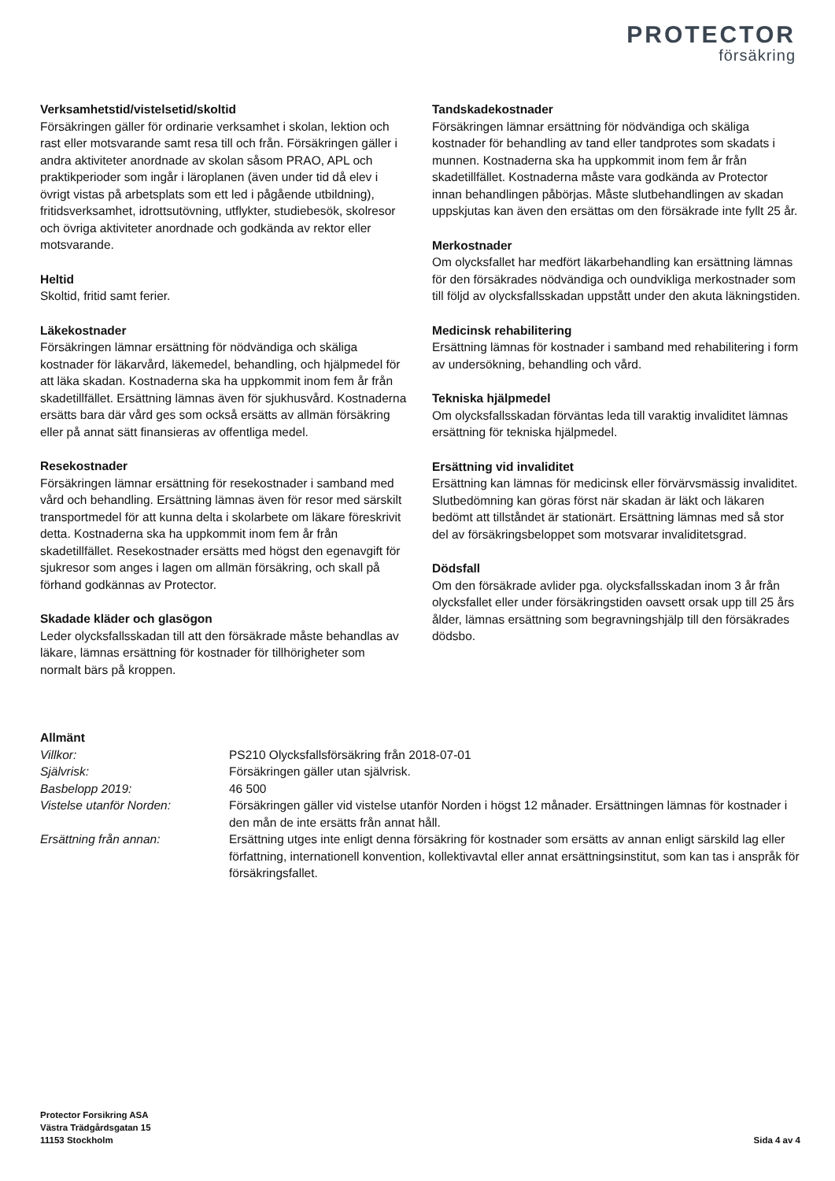PROTECTOR
försäkring
Verksamhetstid/vistelsetid/skoltid
Försäkringen gäller för ordinarie verksamhet i skolan, lektion och rast eller motsvarande samt resa till och från. Försäkringen gäller i andra aktiviteter anordnade av skolan såsom PRAO, APL och praktikperioder som ingår i läroplanen (även under tid då elev i övrigt vistas på arbetsplats som ett led i pågående utbildning), fritidsverksamhet, idrottsutövning, utflykter, studiebesök, skolresor och övriga aktiviteter anordnade och godkända av rektor eller motsvarande.
Heltid
Skoltid, fritid samt ferier.
Läkekostnader
Försäkringen lämnar ersättning för nödvändiga och skäliga kostnader för läkarvård, läkemedel, behandling, och hjälpmedel för att läka skadan. Kostnaderna ska ha uppkommit inom fem år från skadetillfället. Ersättning lämnas även för sjukhusvård. Kostnaderna ersätts bara där vård ges som också ersätts av allmän försäkring eller på annat sätt finansieras av offentliga medel.
Resekostnader
Försäkringen lämnar ersättning för resekostnader i samband med vård och behandling. Ersättning lämnas även för resor med särskilt transportmedel för att kunna delta i skolarbete om läkare föreskrivit detta. Kostnaderna ska ha uppkommit inom fem år från skadetillfället. Resekostnader ersätts med högst den egenavgift för sjukresor som anges i lagen om allmän försäkring, och skall på förhand godkännas av Protector.
Skadade kläder och glasögon
Leder olycksfallsskadan till att den försäkrade måste behandlas av läkare, lämnas ersättning för kostnader för tillhörigheter som normalt bärs på kroppen.
Tandskadekostnader
Försäkringen lämnar ersättning för nödvändiga och skäliga kostnader för behandling av tand eller tandprotes som skadats i munnen. Kostnaderna ska ha uppkommit inom fem år från skadetillfället. Kostnaderna måste vara godkända av Protector innan behandlingen påbörjas. Måste slutbehandlingen av skadan uppskjutas kan även den ersättas om den försäkrade inte fyllt 25 år.
Merkostnader
Om olycksfallet har medfört läkarbehandling kan ersättning lämnas för den försäkrades nödvändiga och oundvikliga merkostnader som till följd av olycksfallsskadan uppstått under den akuta läkningstiden.
Medicinsk rehabilitering
Ersättning lämnas för kostnader i samband med rehabilitering i form av undersökning, behandling och vård.
Tekniska hjälpmedel
Om olycksfallsskadan förväntas leda till varaktig invaliditet lämnas ersättning för tekniska hjälpmedel.
Ersättning vid invaliditet
Ersättning kan lämnas för medicinsk eller förvärvsmässig invaliditet. Slutbedömning kan göras först när skadan är läkt och läkaren bedömt att tillståndet är stationärt. Ersättning lämnas med så stor del av försäkringsbeloppet som motsvarar invaliditetsgrad.
Dödsfall
Om den försäkrade avlider pga. olycksfallsskadan inom 3 år från olycksfallet eller under försäkringstiden oavsett orsak upp till 25 års ålder, lämnas ersättning som begravningshjälp till den försäkrades dödsbo.
Allmänt
| Villkor: | PS210 Olycksfallsförsäkring från 2018-07-01 |
| Självrisk: | Försäkringen gäller utan självrisk. |
| Basbelopp 2019: | 46 500 |
| Vistelse utanför Norden: | Försäkringen gäller vid vistelse utanför Norden i högst 12 månader. Ersättningen lämnas för kostnader i den mån de inte ersätts från annat håll. |
| Ersättning från annan: | Ersättning utges inte enligt denna försäkring för kostnader som ersätts av annan enligt särskild lag eller författning, internationell konvention, kollektivavtal eller annat ersättningsinstitut, som kan tas i anspråk för försäkringsfallet. |
Protector Forsikring ASA
Västra Trädgårdsgatan 15
11153 Stockholm
Sida 4 av 4